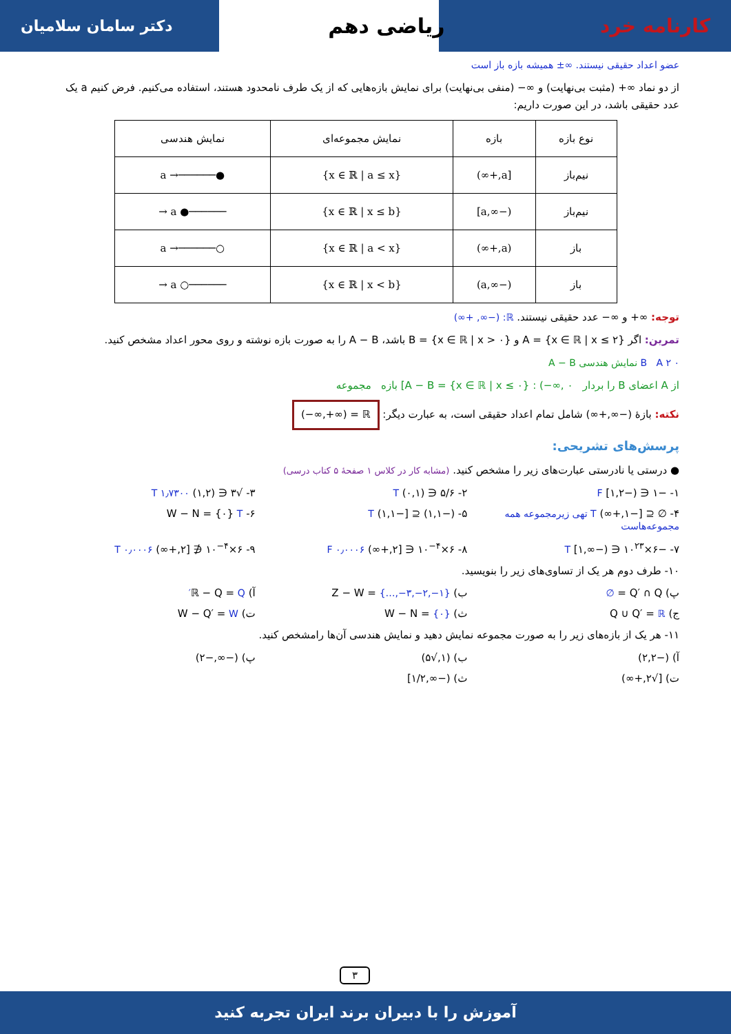کارنامه خرد ریاضی دهم دکتر سامان سلامیان
عضو اعداد حقیقی نیستند. ∞± همیشه بازه باز است
از دو نماد ∞+ (مثبت بی‌نهایت) و ∞− (منفی بی‌نهایت) برای نمایش بازه‌هایی که از یک طرف نامحدود هستند، استفاده می‌کنیم. فرض کنیم a یک عدد حقیقی باشد، در این صورت داریم:
| نوع بازه | بازه | نمایش مجموعه‌ای | نمایش هندسی |
| --- | --- | --- | --- |
| نیم‌باز | [a,+∞) | {x ∈ ℝ / a ≤ x} | ●──────→ a |
| نیم‌باز | (−∞,a] | {x ∈ ℝ / x ≤ b} | ──────● a → |
| باز | (a,+∞) | {x ∈ ℝ / a < x} | ○──────→ a |
| باز | (−∞,a) | {x ∈ ℝ / x < b} | ──────○ a → |
توجه: ∞+ و ∞− عدد حقیقی نیستند. ℝ: (−∞, +∞)
تمرین: اگر A = {x ∈ ℝ | x ≤ ۲} و B = {x ∈ ℝ | x > ۰} باشد، A − B را به صورت بازه نوشته و روی محور اعداد مشخص کنید.
B A ۲ ۰ نمایش هندسی A − B
از A اعضای B را بردار A − B = {x ∈ ℝ | x ≤ ۰} : (−∞, ۰] بازه مجموعه
نکته: بازهٔ (−∞,+∞) شامل تمام اعداد حقیقی است، به عبارت دیگر: (−∞,+∞) = ℝ
پرسش‌های تشریحی:
● درستی یا نادرستی عبارت‌های زیر را مشخص کنید. (مشابه کار در کلاس ۱ صفحهٔ ۵ کتاب درسی)
۱- −۱ ∈ (−۱,۲] F
۲- ۵/۶ ∈ (۰,۱) T
۳- √۳ ∈ (۱,۲) T ۱٫۷۳۰۰
۴- ∅ ⊆ [−۱,+∞) T تهی زیرمجموعه همه مجموعه‌هاست
۵- (−۱,۱) ⊆ [−۱,۱) T
۶- W − N = {۰} T
۷- −۶×۱۰<sup>۲۳</sup> ∈ (−∞,۱] T
۸- ۶×۱۰<sup>−۴</sup> ∈ [۲,+∞) F ۰٫۰۰۰۶
۹- ۶×۱۰<sup>−۴</sup> ∉ [۲,+∞) T ۰٫۰۰۰۶
۱۰- طرف دوم هر یک از تساوی‌های زیر را بنویسید.
پ) Q′ ∩ Q = ∅
ب) Z − W = {…,−۳,−۲,−۱}
آ) ℝ − Q = Q′
ج) Q ∪ Q′ = ℝ
ث) W − N = {۰}
ت) W − Q′ = W
۱۱- هر یک از بازه‌های زیر را به صورت مجموعه نمایش دهید و نمایش هندسی آن‌ها رامشخص کنید.
آ) (−۲,۲)
ب) (۱,√۵)
پ) (−∞,−۲)
ت) [√۲,+∞)
ث) (−∞,۱/۲]
۳
آموزش را با دبیران برند ایران تجربه کنید